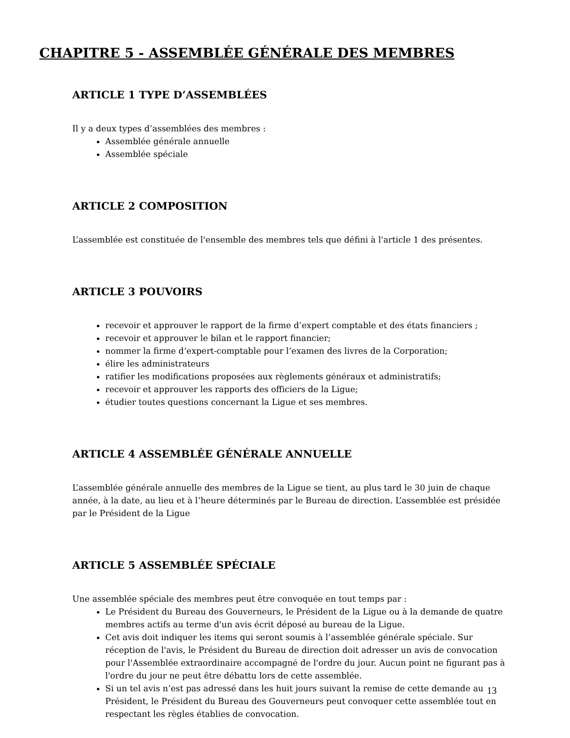CHAPITRE 5 - ASSEMBLÉE GÉNÉRALE DES MEMBRES
ARTICLE 1 TYPE D’ASSEMBLÉES
Il y a deux types d’assemblées des membres :
Assemblée générale annuelle
Assemblée spéciale
ARTICLE 2 COMPOSITION
L’assemblée est constituée de l'ensemble des membres tels que défini à l'article 1 des présentes.
ARTICLE 3 POUVOIRS
recevoir et approuver le rapport de la firme d’expert comptable et des états financiers ;
recevoir et approuver le bilan et le rapport financier;
nommer la firme d’expert-comptable pour l’examen des livres de la Corporation;
élire les administrateurs
ratifier les modifications proposées aux règlements généraux et administratifs;
recevoir et approuver les rapports des officiers de la Ligue;
étudier toutes questions concernant la Ligue et ses membres.
ARTICLE 4 ASSEMBLÉE GÉNÉRALE ANNUELLE
L’assemblée générale annuelle des membres de la Ligue se tient, au plus tard le 30 juin de chaque année, à la date, au lieu et à l’heure déterminés par le Bureau de direction. L’assemblée est présidée par le Président de la Ligue
ARTICLE 5 ASSEMBLÉE SPÉCIALE
Une assemblée spéciale des membres peut être convoquée en tout temps par :
Le Président du Bureau des Gouverneurs, le Président de la Ligue ou à la demande de quatre membres actifs au terme d'un avis écrit déposé au bureau de la Ligue.
Cet avis doit indiquer les items qui seront soumis à l’assemblée générale spéciale. Sur réception de l'avis, le Président du Bureau de direction doit adresser un avis de convocation pour l'Assemblée extraordinaire accompagné de l'ordre du jour. Aucun point ne figurant pas à l'ordre du jour ne peut être débattu lors de cette assemblée.
Si un tel avis n’est pas adressé dans les huit jours suivant la remise de cette demande au Président, le Président du Bureau des Gouverneurs peut convoquer cette assemblée tout en respectant les règles établies de convocation.
13